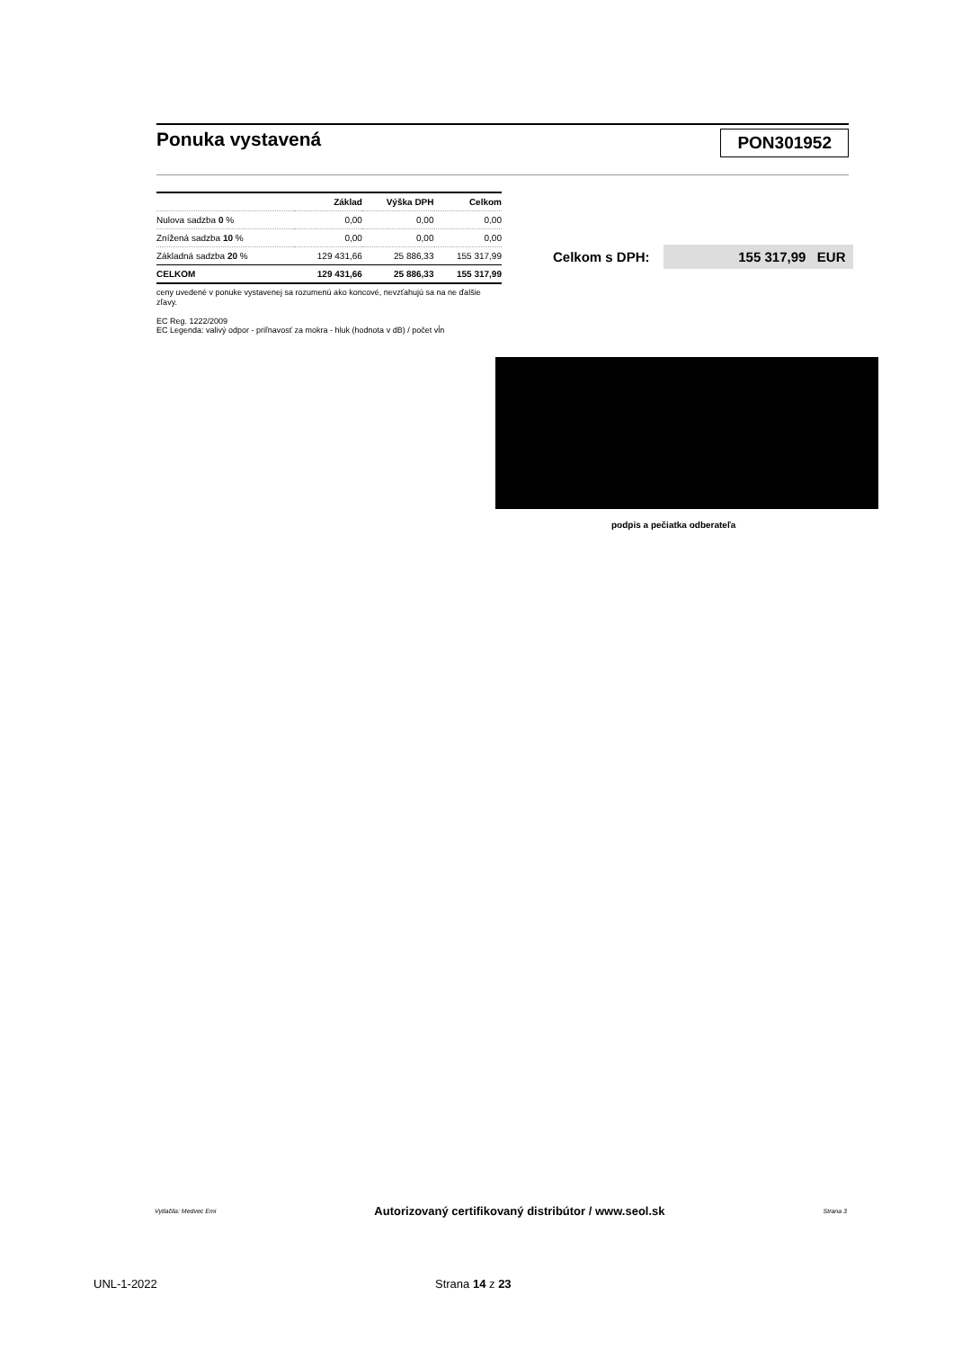Ponuka vystavená
PON301952
| | Základ | Výška DPH | Celkom |
| --- | --- | --- | --- |
| Nulova sadzba 0 % | 0,00 | 0,00 | 0,00 |
| Znížená sadzba 10 % | 0,00 | 0,00 | 0,00 |
| Základná sadzba 20 % | 129 431,66 | 25 886,33 | 155 317,99 |
| CELKOM | 129 431,66 | 25 886,33 | 155 317,99 |
ceny uvedené v ponuke vystavenej sa rozumenú ako koncové, nevzťahujú sa na ne ďalšie zľavy.
EC Reg. 1222/2009
EC Legenda: valivý odpor - priľnavosť za mokra - hluk (hodnota v dB) / počet vĺn
Celkom s DPH:
155 317,99 EUR
podpis a pečiatka odberateľa
Vytlačila: Medvec Emi Autorizovaný certifikovaný distribútor / www.seol.sk Strana 3
UNL-1-2022 Strana 14 z 23